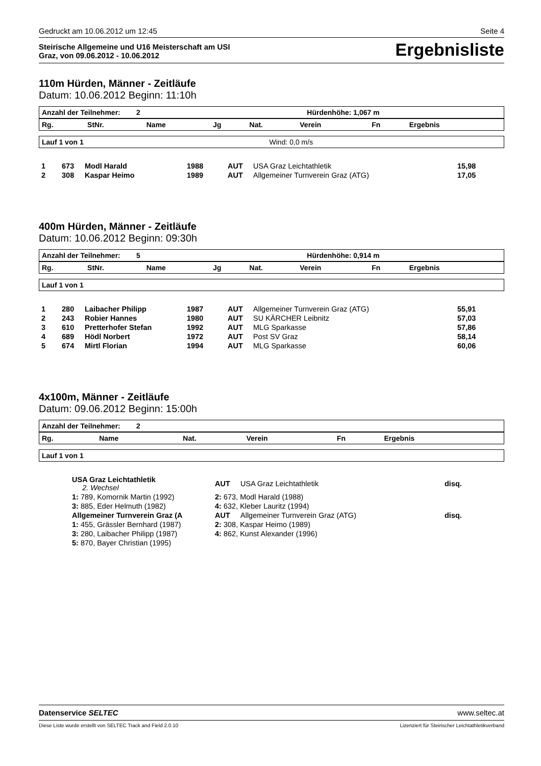Gedruckt am 10.06.2012 um 12:45 Seite 4
Steirische Allgemeine und U16 Meisterschaft am USI
Graz, von 09.06.2012 - 10.06.2012
Ergebnisliste
110m Hürden, Männer - Zeitläufe
Datum: 10.06.2012 Beginn: 11:10h
| Anzahl der Teilnehmer: 2 | Hürdenhöhe: 1,067 m |
| Rg. | StNr. | Name | Jg | Nat. | Verein | Fn | Ergebnis |
| --- | --- | --- | --- | --- | --- | --- | --- |
| Lauf 1 von 1 | Wind: 0,0 m/s |
| 1 | 673 | Modl Harald | 1988 | AUT | USA Graz Leichtathletik | | 15,98 |
| 2 | 308 | Kaspar Heimo | 1989 | AUT | Allgemeiner Turnverein Graz (ATG) | | 17,05 |
400m Hürden, Männer - Zeitläufe
Datum: 10.06.2012 Beginn: 09:30h
| Anzahl der Teilnehmer: 5 | Hürdenhöhe: 0,914 m |
| Rg. | StNr. | Name | Jg | Nat. | Verein | Fn | Ergebnis |
| --- | --- | --- | --- | --- | --- | --- | --- |
| Lauf 1 von 1 |
| 1 | 280 | Laibacher Philipp | 1987 | AUT | Allgemeiner Turnverein Graz (ATG) | | 55,91 |
| 2 | 243 | Robier Hannes | 1980 | AUT | SU KÄRCHER Leibnitz | | 57,03 |
| 3 | 610 | Pretterhofer Stefan | 1992 | AUT | MLG Sparkasse | | 57,86 |
| 4 | 689 | Hödl Norbert | 1972 | AUT | Post SV Graz | | 58,14 |
| 5 | 674 | Mirtl Florian | 1994 | AUT | MLG Sparkasse | | 60,06 |
4x100m, Männer - Zeitläufe
Datum: 09.06.2012 Beginn: 15:00h
| Anzahl der Teilnehmer: 2 |
| Rg. | Name | Nat. | Verein | Fn | Ergebnis |
| --- | --- | --- | --- | --- | --- |
| Lauf 1 von 1 |
| | USA Graz Leichtathletik 2. Wechsel | AUT | USA Graz Leichtathletik | | disq. |
| | 1: 789, Komornik Martin (1992) | 2: 673, Modl Harald (1988) | | | |
| | 3: 885, Eder Helmuth (1982) | 4: 632, Kleber Lauritz (1994) | | | |
| | Allgemeiner Turnverein Graz (A | AUT | Allgemeiner Turnverein Graz (ATG) | | disq. |
| | 1: 455, Grässler Bernhard (1987) | 2: 308, Kaspar Heimo (1989) | | | |
| | 3: 280, Laibacher Philipp (1987) | 4: 862, Kunst Alexander (1996) | | | |
| | 5: 870, Bayer Christian (1995) | | | | |
Datenservice SELTEC www.seltec.at
Diese Liste wurde erstellt von SELTEC Track and Field 2.0.10 Lizenziert für Steirischer Leichtathletikverband